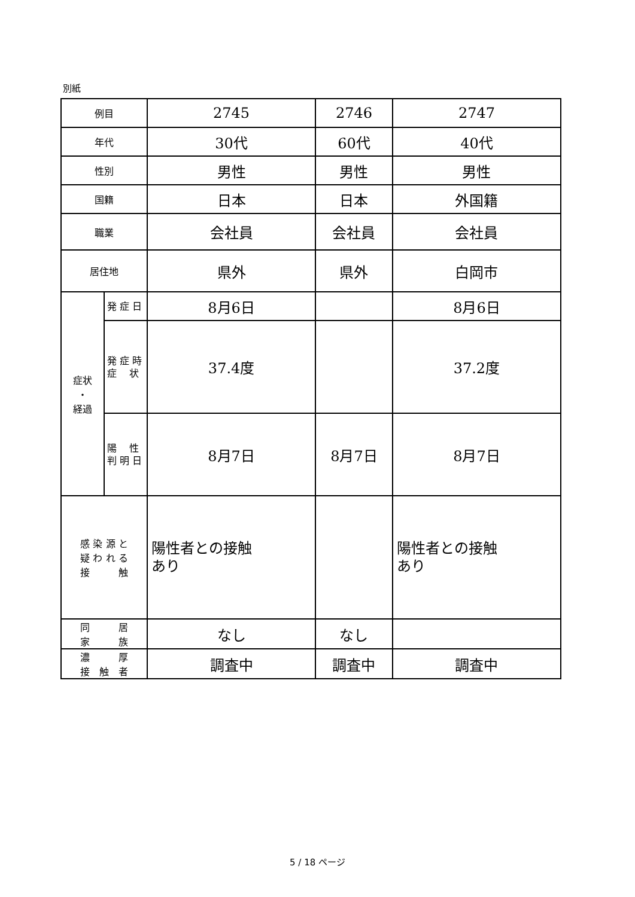別紙
| 例目 | | 2745 | 2746 | 2747 |
| 年代 | | 30代 | 60代 | 40代 |
| 性別 | | 男性 | 男性 | 男性 |
| 国籍 | | 日本 | 日本 | 外国籍 |
| 職業 | | 会社員 | 会社員 | 会社員 |
| 居住地 | | 県外 | 県外 | 白岡市 |
| 症状 ・ 経過 | 発 症 日 | 8月6日 | | 8月6日 |
| | 発 症 時 症 状 | 37.4度 | | 37.2度 |
| | 陽 性 判 明 日 | 8月7日 | 8月7日 | 8月7日 |
| 感 染 源 と 疑 わ れ る 接 触 | | 陽性者との接触 あり | | 陽性者との接触 あり |
| 同 居 家 族 | | なし | なし | |
| 濃 厚 接 触 者 | | 調査中 | 調査中 | 調査中 |
5 / 18 ページ